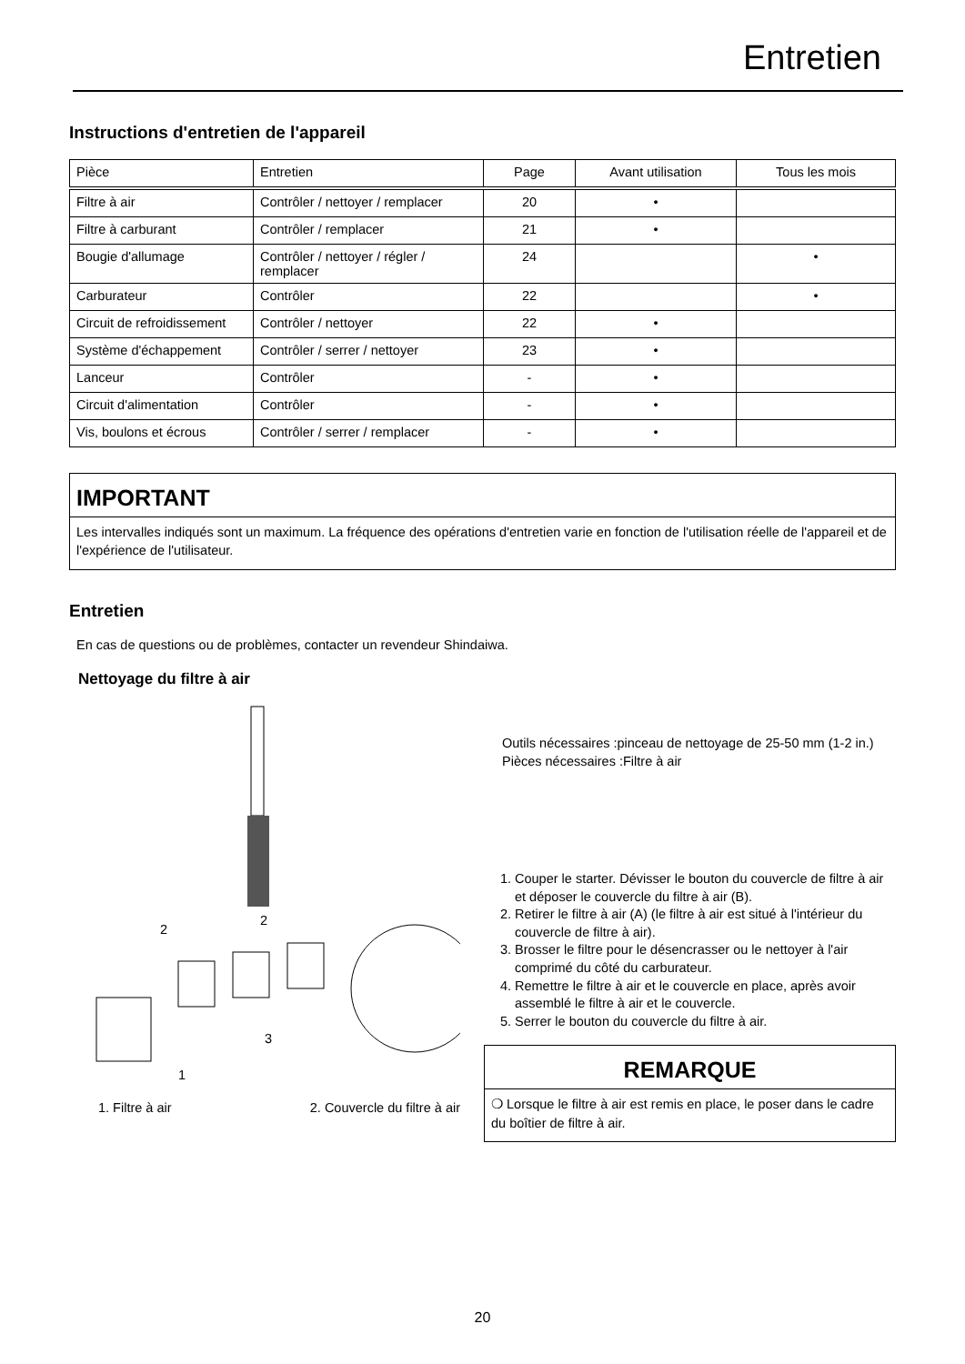Entretien
Instructions d'entretien de l'appareil
| Pièce | Entretien | Page | Avant utilisation | Tous les mois |
| Filtre à air | Contrôler / nettoyer / remplacer | 20 | • | |
| Filtre à carburant | Contrôler / remplacer | 21 | • | |
| Bougie d'allumage | Contrôler / nettoyer / régler / remplacer | 24 | | • |
| Carburateur | Contrôler | 22 | | • |
| Circuit de refroidissement | Contrôler / nettoyer | 22 | • | |
| Système d'échappement | Contrôler / serrer / nettoyer | 23 | • | |
| Lanceur | Contrôler | - | • | |
| Circuit d'alimentation | Contrôler | - | • | |
| Vis, boulons et écrous | Contrôler / serrer / remplacer | - | • | |
IMPORTANT
Les intervalles indiqués sont un maximum. La fréquence des opérations d'entretien varie en fonction de l'utilisation réelle de l'appareil et de l'expérience de l'utilisateur.
Entretien
En cas de questions ou de problèmes, contacter un revendeur Shindaiwa.
Nettoyage du filtre à air
2
2
3
1
1. Filtre à air 2. Couvercle du filtre à air
Outils nécessaires :pinceau de nettoyage de 25-50 mm (1-2 in.)
Pièces nécessaires :Filtre à air
1. Couper le starter. Dévisser le bouton du couvercle de filtre à air et déposer le couvercle du filtre à air (B).
2. Retirer le filtre à air (A) (le filtre à air est situé à l'intérieur du couvercle de filtre à air).
3. Brosser le filtre pour le désencrasser ou le nettoyer à l'air comprimé du côté du carburateur.
4. Remettre le filtre à air et le couvercle en place, après avoir assemblé le filtre à air et le couvercle.
5. Serrer le bouton du couvercle du filtre à air.
REMARQUE
❍ Lorsque le filtre à air est remis en place, le poser dans le cadre du boîtier de filtre à air.
20